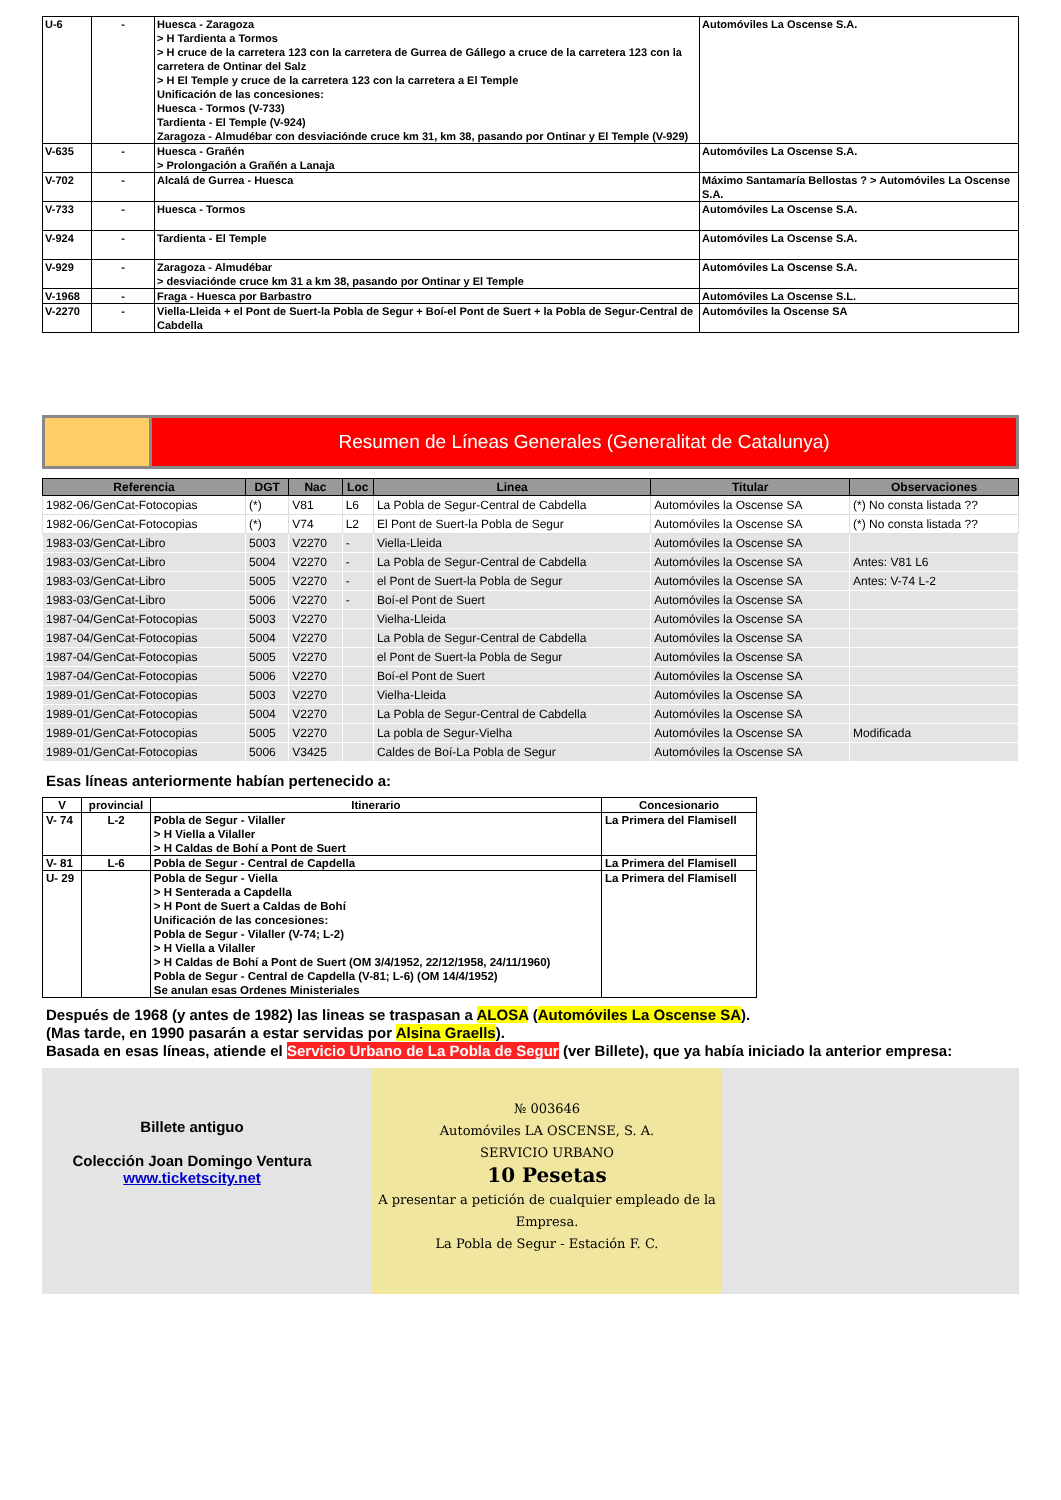| U-6 | - | Huesca - Zaragoza > H Tardienta a Tormos > H cruce de la carretera 123 con la carretera de Gurrea de Gállego a cruce de la carretera 123 con la carretera de Ontinar del Salz > H El Temple y cruce de la carretera 123 con la carretera a El Temple Unificación de las concesiones: Huesca - Tormos (V-733) Tardienta - El Temple (V-924) Zaragoza - Almudébar con desviaciónde cruce km 31, km 38, pasando por Ontinar y El Temple (V-929) | Automóviles La Oscense S.A. |
| V-635 | - | Huesca - Grañén > Prolongación a Grañén a Lanaja | Automóviles La Oscense S.A. |
| V-702 | - | Alcalá de Gurrea - Huesca | Máximo Santamaría Bellostas ? > Automóviles La Oscense S.A. |
| V-733 | - | Huesca - Tormos | Automóviles La Oscense S.A. |
| V-924 | - | Tardienta - El Temple | Automóviles La Oscense S.A. |
| V-929 | - | Zaragoza - Almudébar > desviaciónde cruce km 31 a km 38, pasando por Ontinar y El Temple | Automóviles La Oscense S.A. |
| V-1968 | - | Fraga - Huesca por Barbastro | Automóviles La Oscense S.L. |
| V-2270 | - | Viella-Lleida + el Pont de Suert-la Pobla de Segur + Boí-el Pont de Suert + la Pobla de Segur-Central de Cabdella | Automóviles la Oscense SA |
Resumen de Líneas Generales (Generalitat de Catalunya)
| Referencia | DGT | Nac | Loc | Linea | Titular | Observaciones |
| --- | --- | --- | --- | --- | --- | --- |
| 1982-06/GenCat-Fotocopias | (*) | V81 | L6 | La Pobla de Segur-Central de Cabdella | Automóviles la Oscense SA | (*) No consta listada ?? |
| 1982-06/GenCat-Fotocopias | (*) | V74 | L2 | El Pont de Suert-la Pobla de Segur | Automóviles la Oscense SA | (*) No consta listada ?? |
| 1983-03/GenCat-Libro | 5003 | V2270 | - | Viella-Lleida | Automóviles la Oscense SA | |
| 1983-03/GenCat-Libro | 5004 | V2270 | - | La Pobla de Segur-Central de Cabdella | Automóviles la Oscense SA | Antes: V81 L6 |
| 1983-03/GenCat-Libro | 5005 | V2270 | - | el Pont de Suert-la Pobla de Segur | Automóviles la Oscense SA | Antes: V-74 L-2 |
| 1983-03/GenCat-Libro | 5006 | V2270 | - | Boí-el Pont de Suert | Automóviles la Oscense SA | |
| 1987-04/GenCat-Fotocopias | 5003 | V2270 | | Vielha-Lleida | Automóviles la Oscense SA | |
| 1987-04/GenCat-Fotocopias | 5004 | V2270 | | La Pobla de Segur-Central de Cabdella | Automóviles la Oscense SA | |
| 1987-04/GenCat-Fotocopias | 5005 | V2270 | | el Pont de Suert-la Pobla de Segur | Automóviles la Oscense SA | |
| 1987-04/GenCat-Fotocopias | 5006 | V2270 | | Boí-el Pont de Suert | Automóviles la Oscense SA | |
| 1989-01/GenCat-Fotocopias | 5003 | V2270 | | Vielha-Lleida | Automóviles la Oscense SA | |
| 1989-01/GenCat-Fotocopias | 5004 | V2270 | | La Pobla de Segur-Central de Cabdella | Automóviles la Oscense SA | |
| 1989-01/GenCat-Fotocopias | 5005 | V2270 | | La pobla de Segur-Vielha | Automóviles la Oscense SA | Modificada |
| 1989-01/GenCat-Fotocopias | 5006 | V3425 | | Caldes de Boí-La Pobla de Segur | Automóviles la Oscense SA | |
Esas líneas anteriormente habían pertenecido a:
| V | provincial | Itinerario | Concesionario |
| --- | --- | --- | --- |
| V- 74 | L-2 | Pobla de Segur - Vilaller > H Viella a Vilaller > H Caldas de Bohí a Pont de Suert | La Primera del Flamisell |
| V- 81 | L-6 | Pobla de Segur - Central de Capdella | La Primera del Flamisell |
| U- 29 | | Pobla de Segur - Viella > H Senterada a Capdella > H Pont de Suert a Caldas de Bohí Unificación de las concesiones: Pobla de Segur - Vilaller (V-74; L-2) > H Viella a Vilaller > H Caldas de Bohí a Pont de Suert (OM 3/4/1952, 22/12/1958, 24/11/1960) Pobla de Segur - Central de Capdella (V-81; L-6) (OM 14/4/1952) Se anulan esas Ordenes Ministeriales | La Primera del Flamisell |
Después de 1968 (y antes de 1982) las lineas se traspasan a ALOSA (Automóviles La Oscense SA).
(Mas tarde, en 1990 pasarán a estar servidas por Alsina Graells).
Basada en esas líneas, atiende el Servicio Urbano de La Pobla de Segur (ver Billete), que ya había iniciado la anterior empresa:
Billete antiguo
Colección Joan Domingo Ventura
www.ticketscity.net
№ 003646
Automóviles LA OSCENSE, S. A.
SERVICIO URBANO
10 Pesetas
A presentar a petición de cualquier empleado de la Empresa.
La Pobla de Segur - Estación F. C.